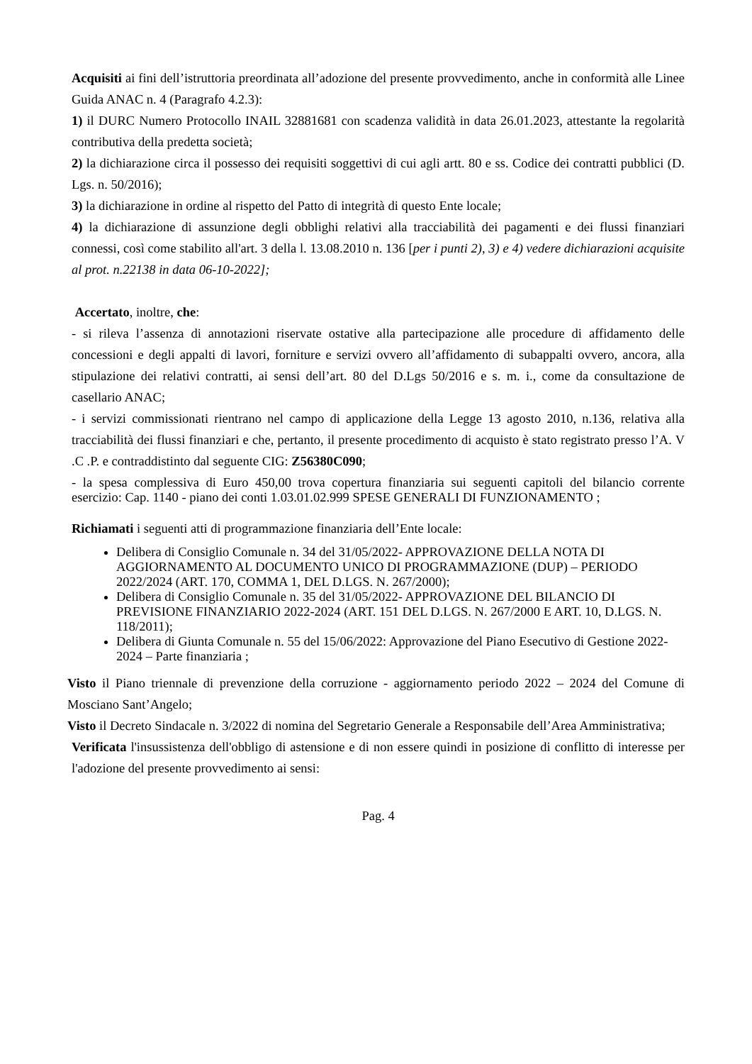Acquisiti ai fini dell’istruttoria preordinata all’adozione del presente provvedimento, anche in conformità alle Linee Guida ANAC n. 4 (Paragrafo 4.2.3):
1) il DURC Numero Protocollo INAIL 32881681 con scadenza validità in data 26.01.2023, attestante la regolarità contributiva della predetta società;
2) la dichiarazione circa il possesso dei requisiti soggettivi di cui agli artt. 80 e ss. Codice dei contratti pubblici (D. Lgs. n. 50/2016);
3) la dichiarazione in ordine al rispetto del Patto di integrità di questo Ente locale;
4) la dichiarazione di assunzione degli obblighi relativi alla tracciabilità dei pagamenti e dei flussi finanziari connessi, così come stabilito all'art. 3 della l. 13.08.2010 n. 136 [per i punti 2), 3) e 4) vedere dichiarazioni acquisite al prot. n.22138 in data 06-10-2022];
Accertato, inoltre, che:
- si rileva l’assenza di annotazioni riservate ostative alla partecipazione alle procedure di affidamento delle concessioni e degli appalti di lavori, forniture e servizi ovvero all’affidamento di subappalti ovvero, ancora, alla stipulazione dei relativi contratti, ai sensi dell’art. 80 del D.Lgs 50/2016 e s. m. i., come da consultazione de casellario ANAC;
- i servizi commissionati rientrano nel campo di applicazione della Legge 13 agosto 2010, n.136, relativa alla tracciabilità dei flussi finanziari e che, pertanto, il presente procedimento di acquisto è stato registrato presso l’A. V .C .P. e contraddistinto dal seguente CIG: Z56380C090;
- la spesa complessiva di Euro 450,00 trova copertura finanziaria sui seguenti capitoli del bilancio corrente esercizio: Cap. 1140 - piano dei conti 1.03.01.02.999 SPESE GENERALI DI FUNZIONAMENTO ;
Richiamati i seguenti atti di programmazione finanziaria dell’Ente locale:
Delibera di Consiglio Comunale n. 34 del 31/05/2022- APPROVAZIONE DELLA NOTA DI AGGIORNAMENTO AL DOCUMENTO UNICO DI PROGRAMMAZIONE (DUP) – PERIODO 2022/2024 (ART. 170, COMMA 1, DEL D.LGS. N. 267/2000);
Delibera di Consiglio Comunale n. 35 del 31/05/2022- APPROVAZIONE DEL BILANCIO DI PREVISIONE FINANZIARIO 2022-2024 (ART. 151 DEL D.LGS. N. 267/2000 E ART. 10, D.LGS. N. 118/2011);
Delibera di Giunta Comunale n. 55 del 15/06/2022: Approvazione del Piano Esecutivo di Gestione 2022-2024 – Parte finanziaria ;
Visto il Piano triennale di prevenzione della corruzione - aggiornamento periodo 2022 – 2024 del Comune di Mosciano Sant’Angelo;
Visto il Decreto Sindacale n. 3/2022 di nomina del Segretario Generale a Responsabile dell’Area Amministrativa;
Verificata l'insussistenza dell'obbligo di astensione e di non essere quindi in posizione di conflitto di interesse per l'adozione del presente provvedimento ai sensi:
Pag. 4